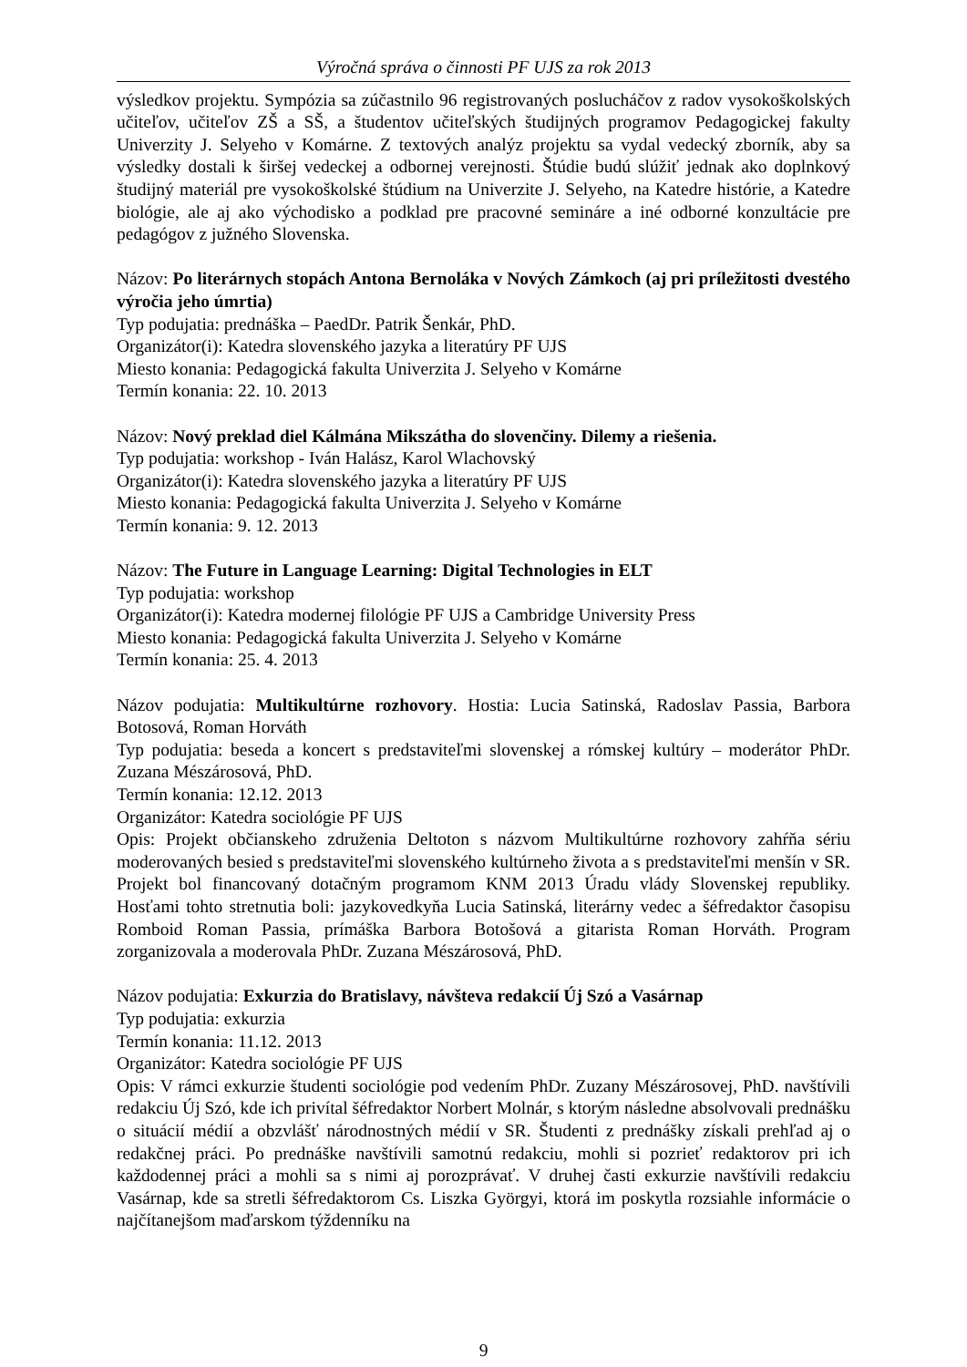Výročná správa o činnosti PF UJS za rok 2013
výsledkov projektu. Sympózia sa zúčastnilo 96 registrovaných poslucháčov z radov vysokoškolských učiteľov, učiteľov ZŠ a SŠ, a študentov učiteľských študijných programov Pedagogickej fakulty Univerzity J. Selyeho v Komárne. Z textových analýz projektu sa vydal vedecký zborník, aby sa výsledky dostali k širšej vedeckej a odbornej verejnosti. Štúdie budú slúžiť jednak ako doplnkový študijný materiál pre vysokoškolské štúdium na Univerzite J. Selyeho, na Katedre histórie, a Katedre biológie, ale aj ako východisko a podklad pre pracovné semináre a iné odborné konzultácie pre pedagógov z južného Slovenska.
Názov: Po literárnych stopách Antona Bernoláka v Nových Zámkoch (aj pri príležitosti dvestého výročia jeho úmrtia)
Typ podujatia: prednáška – PaedDr. Patrik Šenkár, PhD.
Organizátor(i): Katedra slovenského jazyka a literatúry PF UJS
Miesto konania: Pedagogická fakulta Univerzita J. Selyeho v Komárne
Termín konania: 22. 10. 2013
Názov: Nový preklad diel Kálmána Mikszátha do slovenčiny. Dilemy a riešenia.
Typ podujatia: workshop - Iván Halász, Karol Wlachovský
Organizátor(i): Katedra slovenského jazyka a literatúry PF UJS
Miesto konania: Pedagogická fakulta Univerzita J. Selyeho v Komárne
Termín konania: 9. 12. 2013
Názov: The Future in Language Learning: Digital Technologies in ELT
Typ podujatia: workshop
Organizátor(i): Katedra modernej filológie PF UJS a Cambridge University Press
Miesto konania: Pedagogická fakulta Univerzita J. Selyeho v Komárne
Termín konania: 25. 4. 2013
Názov podujatia: Multikultúrne rozhovory. Hostia: Lucia Satinská, Radoslav Passia, Barbora Botosová, Roman Horváth
Typ podujatia: beseda a koncert s predstaviteľmi slovenskej a rómskej kultúry – moderátor PhDr. Zuzana Mészárosová, PhD.
Termín konania: 12.12. 2013
Organizátor: Katedra sociológie PF UJS
Opis: Projekt občianskeho združenia Deltoton s názvom Multikultúrne rozhovory zahŕňa sériu moderovaných besied s predstaviteľmi slovenského kultúrneho života a s predstaviteľmi menšín v SR. Projekt bol financovaný dotačným programom KNM 2013 Úradu vlády Slovenskej republiky. Hosťami tohto stretnutia boli: jazykovedkyňa Lucia Satinská, literárny vedec a šéfredaktor časopisu Romboid Roman Passia, prímáška Barbora Botošová a gitarista Roman Horváth. Program zorganizovala a moderovala PhDr. Zuzana Mészárosová, PhD.
Názov podujatia: Exkurzia do Bratislavy, návšteva redakcií Új Szó a Vasárnap
Typ podujatia: exkurzia
Termín konania: 11.12. 2013
Organizátor: Katedra sociológie PF UJS
Opis: V rámci exkurzie študenti sociológie pod vedením PhDr. Zuzany Mészárosovej, PhD. navštívili redakciu Új Szó, kde ich privítal šéfredaktor Norbert Molnár, s ktorým následne absolvovali prednášku o situácií médií a obzvlášť národnostných médií v SR. Študenti z prednášky získali prehľad aj o redakčnej práci. Po prednáške navštívili samotnú redakciu, mohli si pozrieť redaktorov pri ich každodennej práci a mohli sa s nimi aj porozprávať. V druhej časti exkurzie navštívili redakciu Vasárnap, kde sa stretli šéfredaktorom Cs. Liszka Györgyi, ktorá im poskytla rozsiahle informácie o najčítanejšom maďarskom týždenníku na
9